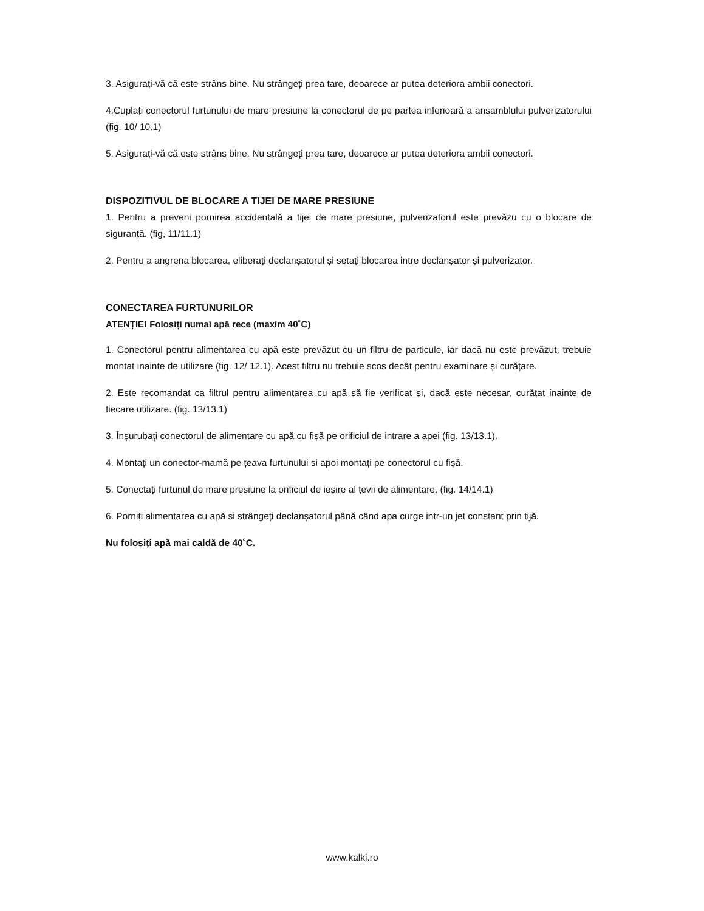3. Asigurați-vă că este strâns bine. Nu strângeți prea tare, deoarece ar putea deteriora ambii conectori.
4.Cuplați conectorul furtunului de mare presiune la conectorul de pe partea inferioară a ansamblului pulverizatorului (fig. 10/ 10.1)
5. Asigurați-vă că este strâns bine. Nu strângeți prea tare, deoarece ar putea deteriora ambii conectori.
DISPOZITIVUL DE BLOCARE A TIJEI DE MARE PRESIUNE
1. Pentru a preveni pornirea accidentală a tijei de mare presiune, pulverizatorul este prevăzu cu o blocare de siguranță. (fig, 11/11.1)
2. Pentru a angrena blocarea, eliberați declanșatorul și setați blocarea intre declanșator și pulverizator.
CONECTAREA FURTUNURILOR
ATENȚIE! Folosiți numai apă rece (maxim 40˚C)
1. Conectorul pentru alimentarea cu apă este prevăzut cu un filtru de particule, iar dacă nu este prevăzut, trebuie montat inainte de utilizare (fig. 12/ 12.1). Acest filtru nu trebuie scos decât pentru examinare și curățare.
2. Este recomandat ca filtrul pentru alimentarea cu apă să fie verificat și, dacă este necesar, curățat inainte de fiecare utilizare. (fig. 13/13.1)
3. Înșurubați conectorul de alimentare cu apă cu fișă pe orificiul de intrare a apei (fig. 13/13.1).
4. Montați un conector-mamă pe țeava furtunului si apoi montați pe conectorul cu fișă.
5. Conectați furtunul de mare presiune la orificiul de ieșire al țevii de alimentare. (fig. 14/14.1)
6. Porniți alimentarea cu apă si strângeți declanșatorul până când apa curge intr-un jet constant prin tijă.
Nu folosiți apă mai caldă de 40˚C.
www.kalki.ro